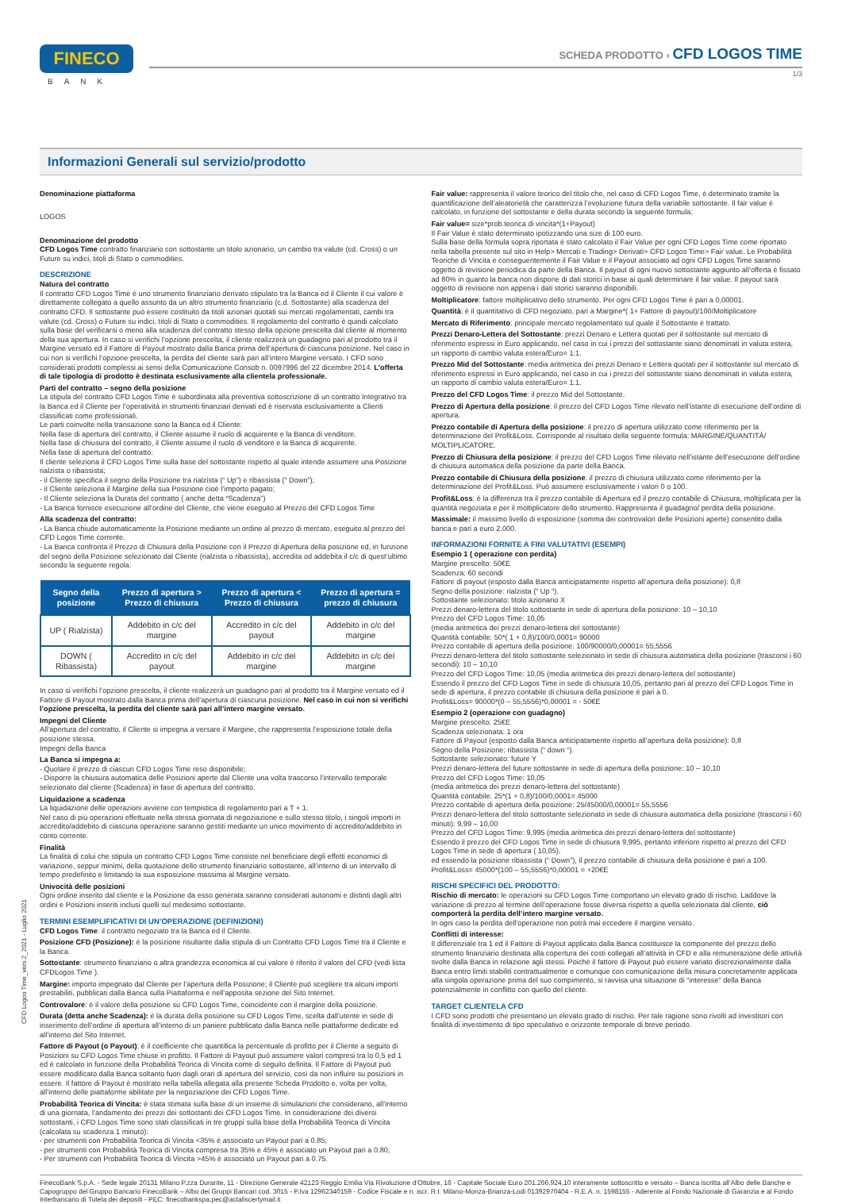FINECO
BANK
SCHEDA PRODOTTO › CFD LOGOS TIME
1/3
Informazioni Generali sul servizio/prodotto
Denominazione piattaforma
LOGOS
Denominazione del prodotto
CFD Logos Time contratto finanziario con sottostante un titolo azionario, un cambio tra valute (cd. Cross) o un Future su indici, titoli di Stato o commodities.
DESCRIZIONE
Natura del contratto
Il contratto CFD Logos Time è uno strumento finanziario derivato stipulato tra la Banca ed il Cliente il cui valore è direttamente collegato a quello assunto da un altro strumento finanziario (c.d. Sottostante) alla scadenza del contratto CFD. Il sottostante può essere costituito da titoli azionari quotati sui mercati regolamentati, cambi tra valute (cd. Cross) o Future su indici, titoli di Stato o commodities. Il regolamento del contratto è quindi calcolato sulla base del verificarsi o meno alla scadenza del contratto stesso della opzione prescelta dal cliente al momento della sua apertura. In caso si verifichi l’opzione prescelta, il cliente realizzerà un guadagno pari al prodotto tra il Margine versato ed il Fattore di Payout mostrato dalla Banca prima dell’apertura di ciascuna posizione. Nel caso in cui non si verifichi l’opzione prescelta, la perdita del cliente sarà pari all’intero Margine versato. I CFD sono considerati prodotti complessi ai sensi della Comunicazione Consob n. 0097996 del 22 dicembre 2014. L’offerta di tale tipologia di prodotto è destinata esclusivamente alla clientela professionale.
Parti del contratto – segno della posizione
La stipula del contratto CFD Logos Time è subordinata alla preventiva sottoscrizione di un contratto Integrativo tra la Banca ed il Cliente per l’operatività in strumenti finanziari derivati ed è riservata esclusivamente a Clienti classificati come professionali.
Le parti coinvolte nella transazione sono la Banca ed il Cliente:
Nella fase di apertura del contratto, il Cliente assume il ruolo di acquirente e la Banca di venditore.
Nella fase di chiusura del contratto, il Cliente assume il ruolo di venditore e la Banca di acquirente.
Nella fase di apertura del contratto:
Il cliente seleziona il CFD Logos Time sulla base del sottostante rispetto al quale intende assumere una Posizione rialzista o ribassista;
- il Cliente specifica il segno della Posizione tra rialzista (“ Up”) e ribassista (“ Down”);
- il Cliente seleziona il Margine della sua Posizione cioè l’importo pagato;
- Il Cliente seleziona la Durata del contratto ( anche detta “Scadenza”)
- La Banca fornisce esecuzione all’ordine del Cliente, che viene eseguito al Prezzo del CFD Logos Time
Alla scadenza del contratto:
- La Banca chiude automaticamente la Posizione mediante un ordine al prezzo di mercato, eseguito al prezzo del CFD Logos Time corrente.
- La Banca confronta il Prezzo di Chiusura della Posizione con il Prezzo di Apertura della posizione ed, in funzione del segno della Posizione selezionato dal Cliente (rialzista o ribassista), accredita od addebita il c/c di quest’ultimo secondo la seguente regola:
| Segno della posizione | Prezzo di apertura > Prezzo di chiusura | Prezzo di apertura < Prezzo di chiusura | Prezzo di apertura = prezzo di chiusura |
| --- | --- | --- | --- |
| UP ( Rialzista) | Addebito in c/c del margine | Accredito in c/c del payout | Addebito in c/c del margine |
| DOWN ( Ribassista) | Accredito in c/c del payout | Addebito in c/c del margine | Addebito in c/c del margine |
In caso si verifichi l’opzione prescelta, il cliente realizzerà un guadagno pari al prodotto tra il Margine versato ed il Fattore di Payout mostrato dalla Banca prima dell’apertura di ciascuna posizione. Nel caso in cui non si verifichi l’opzione prescelta, la perdita del cliente sarà pari all’intero margine versato.
Impegni del Cliente
All’apertura del contratto, il Cliente si impegna a versare il Margine, che rappresenta l’esposizione totale della posizione stessa.
Impegni della Banca
La Banca si impegna a:
- Quotare il prezzo di ciascun CFD Logos Time reso disponibile;
- Disporre la chiusura automatica delle Posizioni aperte dal Cliente una volta trascorso l’intervallo temporale selezionato dal cliente (Scadenza) in fase di apertura del contratto.
Liquidazione a scadenza
La liquidazione delle operazioni avviene con tempistica di regolamento pari a T + 1.
Nel caso di più operazioni effettuate nella stessa giornata di negoziazione e sullo stesso titolo, i singoli importi in accredito/addebito di ciascuna operazione saranno gestiti mediante un unico movimento di accredito/addebito in conto corrente.
Finalità
La finalità di colui che stipula un contratto CFD Logos Time consiste nel beneficiare degli effetti economici di variazione, seppur minimi, della quotazione dello strumento finanziario sottostante, all’interno di un intervallo di tempo predefinito e limitando la sua esposizione massima al Margine versato.
Univocità delle posizioni
Ogni ordine inserito dal cliente e la Posizione da esso generata saranno considerati autonomi e distinti dagli altri ordini e Posizioni inseriti inclusi quelli sul medesimo sottostante.
TERMINI ESEMPLIFICATIVI DI UN’OPERAZIONE (DEFINIZIONI)
CFD Logos Time: il contratto negoziato tra la Banca ed il Cliente.
Posizione CFD (Posizione): è la posizione risultante dalla stipula di un Contratto CFD Logos Time tra il Cliente e la Banca.
Sottostante: strumento finanziario o altra grandezza economica al cui valore è riferito il valore del CFD (vedi lista CFDLogos Time ).
Margine: importo impegnato dal Cliente per l’apertura della Posizione; il Cliente può scegliere tra alcuni importi prestabiliti, pubblicati dalla Banca sulla Piattaforma e nell’apposita sezione del Sito Internet.
Controvalore: è il valore della posizione su CFD Logos Time, coincidente con il margine della posizione.
Durata (detta anche Scadenza): è la durata della posizione su CFD Logos Time, scelta dall’utente in sede di inserimento dell’ordine di apertura all’interno di un paniere pubblicato dalla Banca nelle piattaforme dedicate ed all’interno del Sito Internet.
Fattore di Payout (o Payout): è il coefficiente che quantifica la percentuale di profitto per il Cliente a seguito di Posizioni su CFD Logos Time chiuse in profitto. Il Fattore di Payout può assumere valori compresi tra lo 0,5 ed 1 ed è calcolato in funzione della Probabilità Teorica di Vincita come di seguito definita. Il Fattore di Payout può essere modificato dalla Banca soltanto fuori dagli orari di apertura del servizio, così da non influire su posizioni in essere. Il fattore di Payout è mostrato nella tabella allegata alla presente Scheda Prodotto e, volta per volta, all’interno delle piattaforme abilitate per la negoziazione dei CFD Logos Time.
Probabilità Teorica di Vincita: è stata stimata sulla base di un insieme di simulazioni che considerano, all’interno di una giornata, l’andamento dei prezzi dei sottostanti dei CFD Logos Time. In considerazione dei diversi sottostanti, i CFD Logos Time sono stati classificati in tre gruppi sulla base della Probabilità Teorica di Vincita (calcolata su scadenza 1 minuto):
- per strumenti con Probabilità Teorica di Vincita <35% è associato un Payout pari a 0.85;
- per strumenti con Probabilità Teorica di Vincita compresa tra 35% e 45% è associato un Payout pari a 0.80;
- Per strumenti con Probabilità Teorica di Vincita >45% è associato un Payout pari a 0.75.
Fair value: rappresenta il valore teorico del titolo che, nel caso di CFD Logos Time, è determinato tramite la quantificazione dell’aleatorietà che caratterizza l’evoluzione futura della variabile sottostante. Il fair value è calcolato, in funzione del sottostante e della durata secondo la seguente formula:
Fair value= size*prob.teorica di vincita*(1+Payout)
Il Fair Value è stato determinato ipotizzando una size di 100 euro.
Sulla base della formula sopra riportata è stato calcolato il Fair Value per ogni CFD Logos Time come riportato nella tabella presente sul sito in Help> Mercati e Trading> Derivati> CFD Logos Time> Fair value. Le Probabilità Teoriche di Vincita e conseguentemente il Fair Value e il Payout associato ad ogni CFD Logos Time saranno oggetto di revisione periodica da parte della Banca. Il payout di ogni nuovo sottostante aggiunto all’offerta è fissato ad 80% in quanto la banca non dispone di dati storici in base ai quali determinare il fair value. Il payout sarà oggetto di revisione non appena i dati storici saranno disponibili.
Moltiplicatore: fattore moltiplicativo dello strumento. Per ogni CFD Logos Time è pari a 0,00001.
Quantità: è il quantitativo di CFD negoziato, pari a Margine*( 1+ Fattore di payout)/100/Moltiplicatore
Mercato di Riferimento: principale mercato regolamentato sul quale il Sottostante è trattato.
Prezzi Denaro-Lettera del Sottostante: prezzi Denaro e Lettera quotati per il sottostante sul mercato di riferimento espressi in Euro applicando, nel caso in cui i prezzi del sottostante siano denominati in valuta estera, un rapporto di cambio valuta estera/Euro= 1:1.
Prezzo Mid del Sottostante: media aritmetica dei prezzi Denaro e Lettera quotati per il sottostante sul mercato di riferimento espressi in Euro applicando, nel caso in cui i prezzi del sottostante siano denominati in valuta estera, un rapporto di cambio valuta estera/Euro= 1:1.
Prezzo del CFD Logos Time: il prezzo Mid del Sottostante.
Prezzo di Apertura della posizione: il prezzo del CFD Logos Time rilevato nell’istante di esecuzione dell’ordine di apertura.
Prezzo contabile di Apertura della posizione: il prezzo di apertura utilizzato come riferimento per la determinazione del Profit&Loss. Corrisponde al risultato della seguente formula: MARGINE/QUANTITÀ/ MOLTIPLICATORE.
Prezzo di Chiusura della posizione: il prezzo del CFD Logos Time rilevato nell’istante dell’esecuzione dell’ordine di chiusura automatica della posizione da parte della Banca.
Prezzo contabile di Chiusura della posizione: il prezzo di chiusura utilizzato come riferimento per la determinazione del Profit&Loss. Può assumere esclusivamente i valori 0 o 100.
Profit&Loss: è la differenza tra il prezzo contabile di Apertura ed il prezzo contabile di Chiusura, moltiplicata per la quantità negoziata e per il moltiplicatore dello strumento. Rappresenta il guadagno/ perdita della posizione.
Massimale: il massimo livello di esposizione (somma dei controvalori delle Posizioni aperte) consentito dalla banca e pari a euro 2.000.
INFORMAZIONI FORNITE A FINI VALUTATIVI (ESEMPI)
Esempio 1 ( operazione con perdita)
Margine prescelto: 50€E
Scadenza: 60 secondi
Fattore di payout (esposto dalla Banca anticipatamente rispetto all’apertura della posizione): 0,8
Segno della posizione: rialzista (“ Up “).
Sottostante selezionato: titolo azionario X
Prezzi denaro-lettera del titolo sottostante in sede di apertura della posizione: 10 – 10,10
Prezzo del CFD Logos Time: 10,05
(media aritmetica dei prezzi denaro-lettera del sottostante)
Quantità contabile: 50*( 1 + 0,8)/100/0,0001= 90000
Prezzo contabile di apertura della posizione: 100/90000/0,00001= 55,5556
Prezzi denaro-lettera del titolo sottostante selezionato in sede di chiusura automatica della posizione (trascorsi i 60 secondi): 10 – 10,10
Prezzo del CFD Logos Time: 10,05 (media aritmetica dei prezzi denaro-lettera del sottostante)
Essendo il prezzo del CFD Logos Time in sede di chiusura 10,05, pertanto pari al prezzo del CFD Logos Time in sede di apertura, il prezzo contabile di chiusura della posizione è pari a 0.
Profit&Loss= 90000*(0 – 55,5556)*0,00001 = - 50€E
Esempio 2 (operazione con guadagno)
Margine prescelto: 25€E
Scadenza selezionata: 1 ora
Fattore di Payout (esposto dalla Banca anticipatamente rispetto all’apertura della posizione): 0,8
Segno della Posizione: ribassista (“ down “).
Sottostante selezionato: future Y
Prezzi denaro-lettera del future sottostante in sede di apertura della posizione: 10 – 10,10
Prezzo del CFD Logos Time: 10,05
(media aritmetica dei prezzi denaro-lettera del sottostante)
Quantità contabile: 25*(1 + 0,8)/100/0,0001= 45000
Prezzo contabile di apertura della posizione: 25/45000/0,00001= 55,5556
Prezzi denaro-lettera del titolo sottostante selezionato in sede di chiusura automatica della posizione (trascorsi i 60 minuti): 9,99 – 10,00
Prezzo del CFD Logos Time: 9,995 (media aritmetica dei prezzi denaro-lettera del sottostante)
Essendo il prezzo del CFD Logos Time in sede di chiusura 9,995, pertanto inferiore rispetto al prezzo del CFD Logos Time in sede di apertura ( 10,05),
ed essendo la posizione ribassista (“ Down”), il prezzo contabile di chiusura della posizione è pari a 100.
Profit&Loss= 45000*(100 – 55,5556)*0,00001 = +20€E
RISCHI SPECIFICI DEL PRODOTTO:
Rischio di mercato: le operazioni su CFD Logos Time comportano un elevato grado di rischio. Laddove la variazione di prezzo al termine dell’operazione fosse diversa rispetto a quella selezionata dal cliente, ciò comporterà la perdita dell’intero margine versato.
In ogni caso la perdita dell’operazione non potrà mai eccedere il margine versato.
Conflitti di interesse:
Il differenziale tra 1 ed il Fattore di Payout applicato dalla Banca costituisce la componente del prezzo dello strumento finanziario destinata alla copertura dei costi collegati all’attività in CFD e alla remunerazione delle attività svolte dalla Banca in relazione agli stessi. Poiché il fattore di Payout può essere variato discrezionalmente dalla Banca entro limiti stabiliti contrattualmente e comunque con comunicazione della misura concretamente applicata alla singola operazione prima del suo compimento, si ravvisa una situazione di “interesse” della Banca potenzialmente in conflitto con quello del cliente.
TARGET CLIENTELA CFD
I CFD sono prodotti che presentano un elevato grado di rischio. Per tale ragione sono rivolti ad investitori con finalità di investimento di tipo speculativo e orizzonte temporale di breve periodo.
FinecoBank S.p.A. - Sede legale 20131 Milano P.zza Durante, 11 - Direzione Generale 42123 Reggio Emilia Via Rivoluzione d’Ottobre, 16 - Capitale Sociale Euro 201.266.924,10 interamente sottoscritto e versato – Banca iscritta all’Albo delle Banche e Capogruppo del Gruppo Bancario FinecoBank – Albo dei Gruppi Bancari cod. 3015 - P.Iva 12962340159 - Codice Fiscale e n. iscr. R.I. Milano-Monza-Brianza-Lodi 01392970404 - R.E.A. n. 1598155 - Aderente al Fondo Nazionale di Garanzia e al Fondo Interbancario di Tutela dei depositi - PEC: finecobankspa.pec@actaliscertymail.it
CFD Logos Time_vers.2_2021 - Luglio 2021